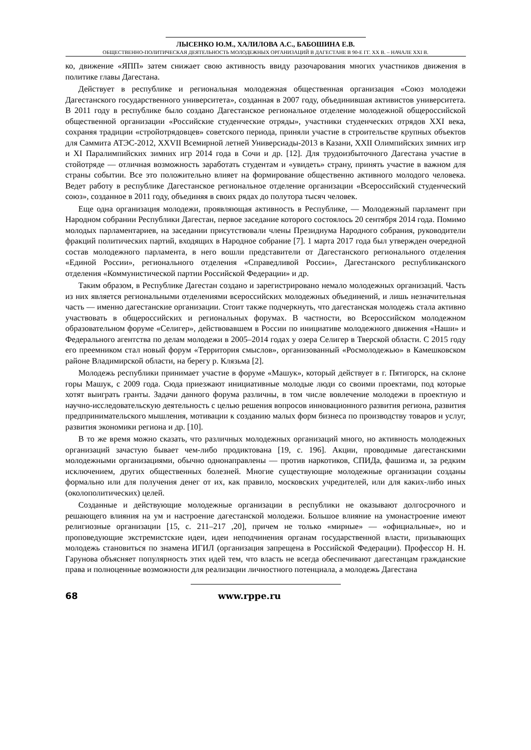ЛЫСЕНКО Ю.М., ХАЛИЛОВА А.С., БАБОШИНА Е.В.
ОБЩЕСТВЕННО-ПОЛИТИЧЕСКАЯ ДЕЯТЕЛЬНОСТЬ МОЛОДЕЖНЫХ ОРГАНИЗАЦИЙ В ДАГЕСТАНЕ В 90-Е ГГ. XX В. – НАЧАЛЕ XXI В.
ко, движение «ЯПП» затем снижает свою активность ввиду разочарования многих участников движения в политике главы Дагестана.
Действует в республике и региональная молодежная общественная организация «Союз молодежи Дагестанского государственного университета», созданная в 2007 году, объединившая активистов университета. В 2011 году в республике было создано Дагестанское региональное отделение молодежной общероссийской общественной организации «Российские студенческие отряды», участники студенческих отрядов XXI века, сохраняя традиции «стройотрядовцев» советского периода, приняли участие в строительстве крупных объектов для Саммита АТЭС-2012, XXVII Всемирной летней Универсиады-2013 в Казани, XXII Олимпийских зимних игр и XI Паралимпийских зимних игр 2014 года в Сочи и др. [12]. Для трудоизбыточного Дагестана участие в стойотряде — отличная возможность заработать студентам и «увидеть» страну, принять участие в важном для страны событии. Все это положительно влияет на формирование общественно активного молодого человека. Ведет работу в республике Дагестанское региональное отделение организации «Всероссийский студенческий союз», созданное в 2011 году, объединяя в своих рядах до полутора тысяч человек.
Еще одна организация молодежи, проявляющая активность в Республике, — Молодежный парламент при Народном собрании Республики Дагестан, первое заседание которого состоялось 20 сентября 2014 года. Помимо молодых парламентариев, на заседании присутствовали члены Президиума Народного собрания, руководители фракций политических партий, входящих в Народное собрание [7]. 1 марта 2017 года был утвержден очередной состав молодежного парламента, в него вошли представители от Дагестанского регионального отделения «Единой России», регионального отделения «Справедливой России», Дагестанского республиканского отделения «Коммунистической партии Российской Федерации» и др.
Таким образом, в Республике Дагестан создано и зарегистрировано немало молодежных организаций. Часть из них является региональными отделениями всероссийских молодежных объединений, и лишь незначительная часть — именно дагестанские организации. Стоит также подчеркнуть, что дагестанская молодежь стала активно участвовать в общероссийских и региональных форумах. В частности, во Всероссийском молодежном образовательном форуме «Селигер», действовавшем в России по инициативе молодежного движения «Наши» и Федерального агентства по делам молодежи в 2005–2014 годах у озера Селигер в Тверской области. С 2015 году его преемником стал новый форум «Территория смыслов», организованный «Росмолодежью» в Камешковском районе Владимирской области, на берегу р. Клязьма [2].
Молодежь республики принимает участие в форуме «Машук», который действует в г. Пятигорск, на склоне горы Машук, с 2009 года. Сюда приезжают инициативные молодые люди со своими проектами, под которые хотят выиграть гранты. Задачи данного форума различны, в том числе вовлечение молодежи в проектную и научно-исследовательскую деятельность с целью решения вопросов инновационного развития региона, развития предпринимательского мышления, мотивации к созданию малых форм бизнеса по производству товаров и услуг, развития экономики региона и др. [10].
В то же время можно сказать, что различных молодежных организаций много, но активность молодежных организаций зачастую бывает чем-либо продиктована [19, с. 196]. Акции, проводимые дагестанскими молодежными организациями, обычно однонаправлены — против наркотиков, СПИДа, фашизма и, за редким исключением, других общественных болезней. Многие существующие молодежные организации созданы формально или для получения денег от их, как правило, московских учредителей, или для каких-либо иных (околополитических) целей.
Созданные и действующие молодежные организации в республики не оказывают долгосрочного и решающего влияния на ум и настроение дагестанской молодежи. Большое влияние на умонастроение имеют религиозные организации [15, с. 211–217 ,20], причем не только «мирные» — «официальные», но и проповедующие экстремистские идеи, идеи неподчинения органам государственной власти, призывающих молодежь становиться по знамена ИГИЛ (организация запрещена в Российской Федерации). Профессор Н. Н. Гарунова объясняет популярность этих идей тем, что власть не всегда обеспечивают дагестанцам гражданские права и полноценные возможности для реализации личностного потенциала, а молодежь Дагестана
68 www.rppe.ru